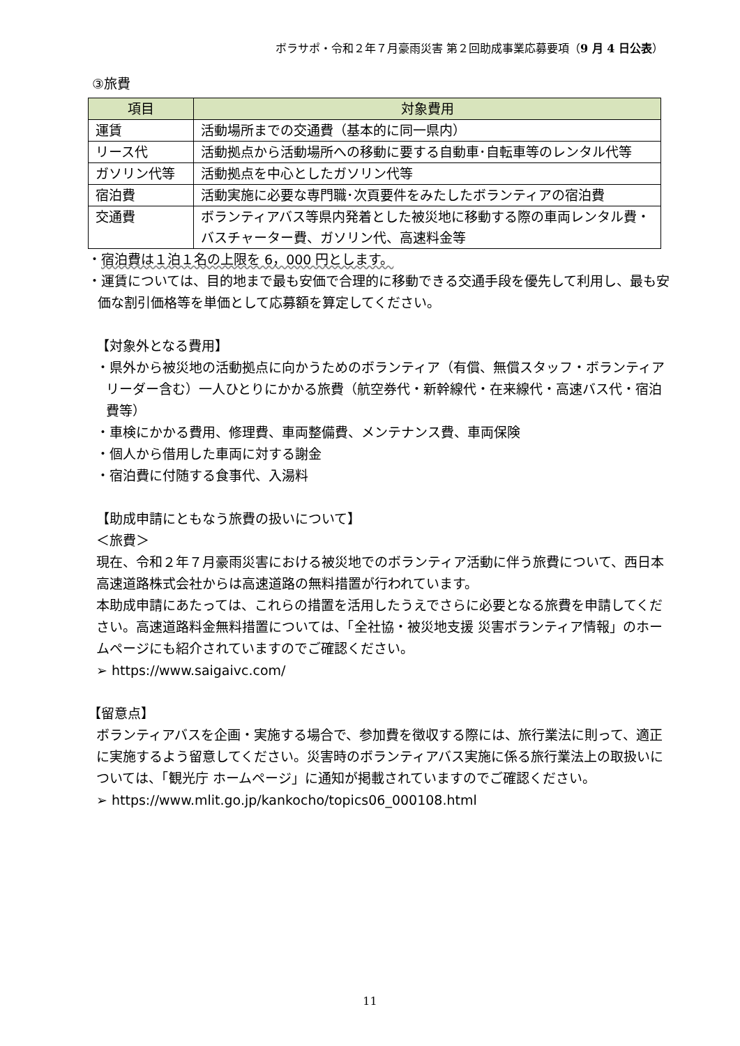ボラサポ・令和２年７月豪雨災害 第２回助成事業応募要項（9 月 4 日公表）
③旅費
| 項目 | 対象費用 |
| --- | --- |
| 運賃 | 活動場所までの交通費（基本的に同一県内） |
| リース代 | 活動拠点から活動場所への移動に要する自動車･自転車等のレンタル代等 |
| ガソリン代等 | 活動拠点を中心としたガソリン代等 |
| 宿泊費 | 活動実施に必要な専門職･次頁要件をみたしたボランティアの宿泊費 |
| 交通費 | ボランティアバス等県内発着とした被災地に移動する際の車両レンタル費・バスチャーター費、ガソリン代、高速料金等 |
・宿泊費は１泊１名の上限を 6，000 円とします。
・運賃については、目的地まで最も安価で合理的に移動できる交通手段を優先して利用し、最も安価な割引価格等を単価として応募額を算定してください。
【対象外となる費用】
・県外から被災地の活動拠点に向かうためのボランティア（有償、無償スタッフ・ボランティアリーダー含む）一人ひとりにかかる旅費（航空券代・新幹線代・在来線代・高速バス代・宿泊費等）
・車検にかかる費用、修理費、車両整備費、メンテナンス費、車両保険
・個人から借用した車両に対する謝金
・宿泊費に付随する食事代、入湯料
【助成申請にともなう旅費の扱いについて】
＜旅費＞
現在、令和２年７月豪雨災害における被災地でのボランティア活動に伴う旅費について、西日本高速道路株式会社からは高速道路の無料措置が行われています。
本助成申請にあたっては、これらの措置を活用したうえでさらに必要となる旅費を申請してください。高速道路料金無料措置については、「全社協・被災地支援 災害ボランティア情報」のホームページにも紹介されていますのでご確認ください。
➢ https://www.saigaivc.com/
【留意点】
ボランティアバスを企画・実施する場合で、参加費を徴収する際には、旅行業法に則って、適正に実施するよう留意してください。災害時のボランティアバス実施に係る旅行業法上の取扱いについては、「観光庁 ホームページ」に通知が掲載されていますのでご確認ください。
➢ https://www.mlit.go.jp/kankocho/topics06_000108.html
11